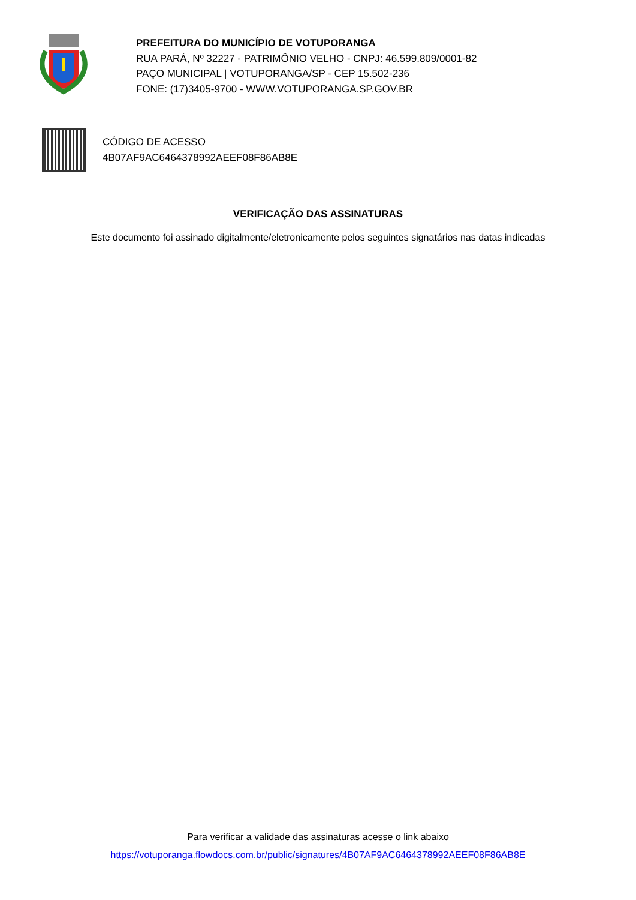PREFEITURA DO MUNICÍPIO DE VOTUPORANGA
RUA PARÁ, Nº 32227 - PATRIMÔNIO VELHO - CNPJ: 46.599.809/0001-82
PAÇO MUNICIPAL | VOTUPORANGA/SP - CEP 15.502-236
FONE: (17)3405-9700 - WWW.VOTUPORANGA.SP.GOV.BR
CÓDIGO DE ACESSO
4B07AF9AC6464378992AEEF08F86AB8E
VERIFICAÇÃO DAS ASSINATURAS
Este documento foi assinado digitalmente/eletronicamente pelos seguintes signatários nas datas indicadas
Para verificar a validade das assinaturas acesse o link abaixo
https://votuporanga.flowdocs.com.br/public/signatures/4B07AF9AC6464378992AEEF08F86AB8E